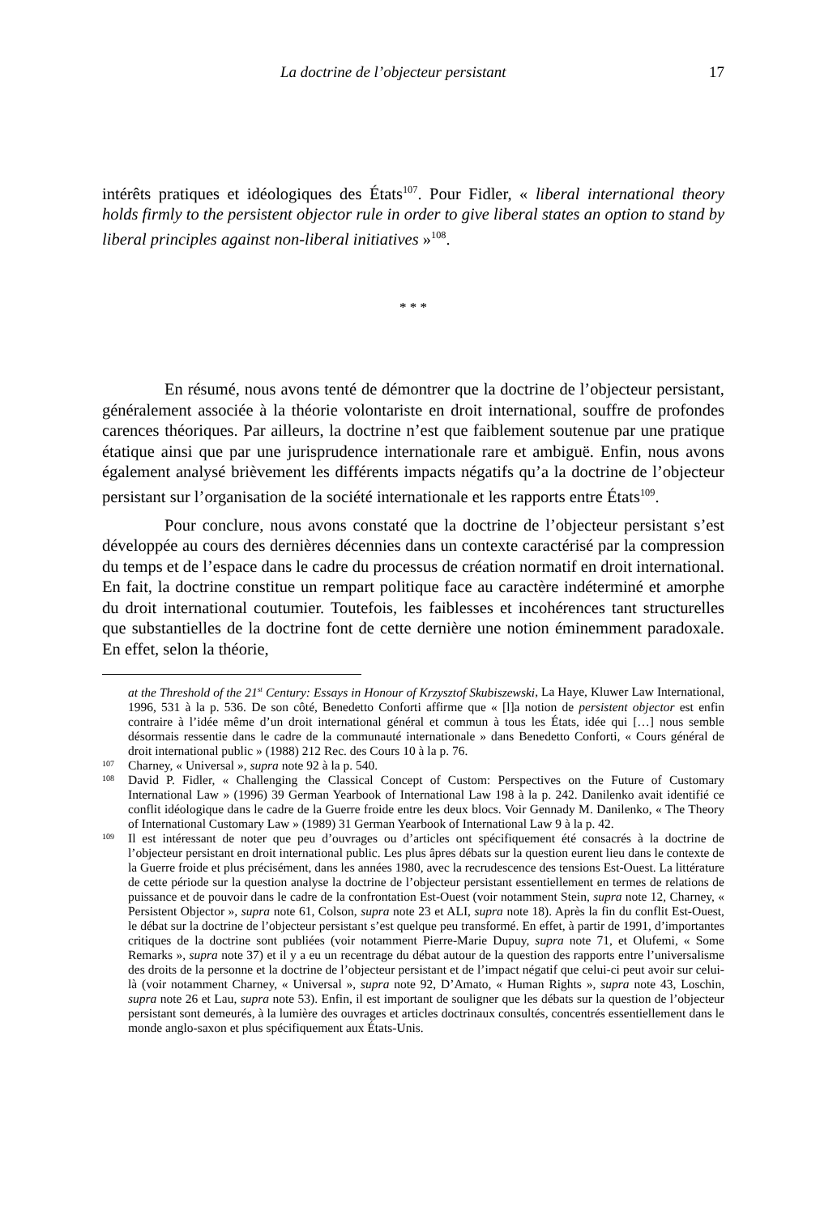La doctrine de l’objecteur persistant 17
intérêts pratiques et idéologiques des États<sup>107</sup>. Pour Fidler, « liberal international theory holds firmly to the persistent objector rule in order to give liberal states an option to stand by liberal principles against non-liberal initiatives »<sup>108</sup>.
* * *
En résumé, nous avons tenté de démontrer que la doctrine de l’objecteur persistant, généralement associée à la théorie volontariste en droit international, souffre de profondes carences théoriques. Par ailleurs, la doctrine n’est que faiblement soutenue par une pratique étatique ainsi que par une jurisprudence internationale rare et ambiguë. Enfin, nous avons également analysé brièvement les différents impacts négatifs qu’a la doctrine de l’objecteur persistant sur l’organisation de la société internationale et les rapports entre États<sup>109</sup>.
Pour conclure, nous avons constaté que la doctrine de l’objecteur persistant s’est développée au cours des dernières décennies dans un contexte caractérisé par la compression du temps et de l’espace dans le cadre du processus de création normatif en droit international. En fait, la doctrine constitue un rempart politique face au caractère indéterminé et amorphe du droit international coutumier. Toutefois, les faiblesses et incohérences tant structurelles que substantielles de la doctrine font de cette dernière une notion éminemment paradoxale. En effet, selon la théorie,
at the Threshold of the 21<sup>st</sup> Century: Essays in Honour of Krzysztof Skubiszewski, La Haye, Kluwer Law International, 1996, 531 à la p. 536. De son côté, Benedetto Conforti affirme que « [l]a notion de persistent objector est enfin contraire à l’idée même d’un droit international général et commun à tous les États, idée qui […] nous semble désormais ressentie dans le cadre de la communauté internationale » dans Benedetto Conforti, « Cours général de droit international public » (1988) 212 Rec. des Cours 10 à la p. 76.
107 Charney, « Universal », supra note 92 à la p. 540.
108 David P. Fidler, « Challenging the Classical Concept of Custom: Perspectives on the Future of Customary International Law » (1996) 39 German Yearbook of International Law 198 à la p. 242. Danilenko avait identifié ce conflit idéologique dans le cadre de la Guerre froide entre les deux blocs. Voir Gennady M. Danilenko, « The Theory of International Customary Law » (1989) 31 German Yearbook of International Law 9 à la p. 42.
109 Il est intéressant de noter que peu d’ouvrages ou d’articles ont spécifiquement été consacrés à la doctrine de l’objecteur persistant en droit international public. Les plus âpres débats sur la question eurent lieu dans le contexte de la Guerre froide et plus précisément, dans les années 1980, avec la recrudescence des tensions Est-Ouest. La littérature de cette période sur la question analyse la doctrine de l’objecteur persistant essentiellement en termes de relations de puissance et de pouvoir dans le cadre de la confrontation Est-Ouest (voir notamment Stein, supra note 12, Charney, « Persistent Objector », supra note 61, Colson, supra note 23 et ALI, supra note 18). Après la fin du conflit Est-Ouest, le débat sur la doctrine de l’objecteur persistant s’est quelque peu transformé. En effet, à partir de 1991, d’importantes critiques de la doctrine sont publiées (voir notamment Pierre-Marie Dupuy, supra note 71, et Olufemi, « Some Remarks », supra note 37) et il y a eu un recentrage du débat autour de la question des rapports entre l’universalisme des droits de la personne et la doctrine de l’objecteur persistant et de l’impact négatif que celui-ci peut avoir sur celui-là (voir notamment Charney, « Universal », supra note 92, D’Amato, « Human Rights », supra note 43, Loschin, supra note 26 et Lau, supra note 53). Enfin, il est important de souligner que les débats sur la question de l’objecteur persistant sont demeurés, à la lumière des ouvrages et articles doctrinaux consultés, concentrés essentiellement dans le monde anglo-saxon et plus spécifiquement aux États-Unis.